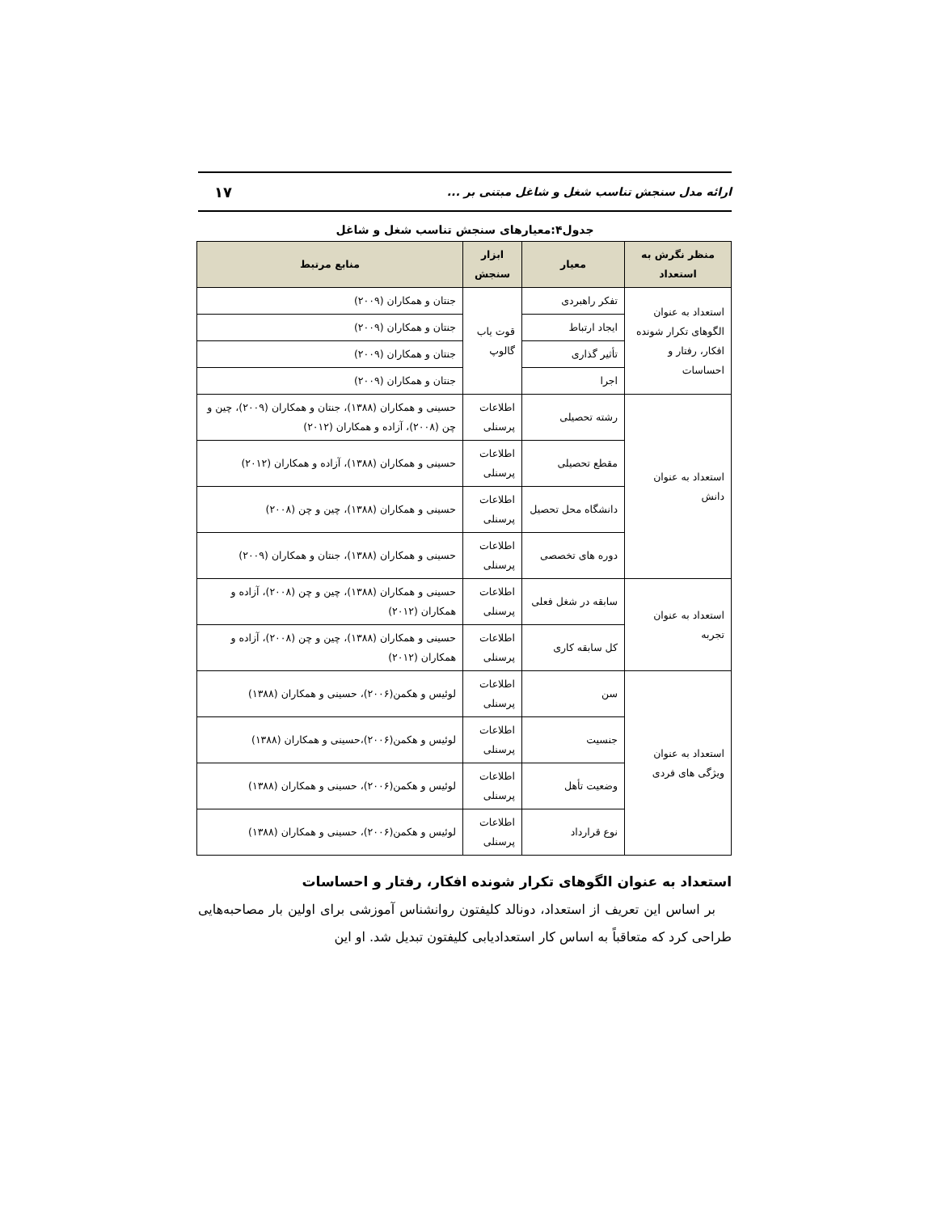ارائه مدل سنجش تناسب شغل و شاغل مبتنی بر ... ۱۷
جدول۴:معیارهای سنجش تناسب شغل و شاغل
| منظر نگرش به استعداد | معیار | ابزار سنجش | منابع مرتبط |
| --- | --- | --- | --- |
| استعداد به عنوان الگوهای تکرار شونده افکار، رفتار و احساسات | تفکر راهبردی | قوت یاب گالوپ | جنتان و همکاران (۲۰۰۹) |
| | ایجاد ارتباط | | جنتان و همکاران (۲۰۰۹) |
| | تأثیر گذاری | | جنتان و همکاران (۲۰۰۹) |
| | اجرا | | جنتان و همکاران (۲۰۰۹) |
| استعداد به عنوان دانش | رشته تحصیلی | اطلاعات پرسنلی | حسینی و همکاران (۱۳۸۸)، جنتان و همکاران (۲۰۰۹)، چین و چن (۲۰۰۸)، آزاده و همکاران (۲۰۱۲) |
| | مقطع تحصیلی | اطلاعات پرسنلی | حسینی و همکاران (۱۳۸۸)، آزاده و همکاران (۲۰۱۲) |
| | دانشگاه محل تحصیل | اطلاعات پرسنلی | حسینی و همکاران (۱۳۸۸)، چین و چن (۲۰۰۸) |
| | دوره های تخصصی | اطلاعات پرسنلی | حسینی و همکاران (۱۳۸۸)، جنتان و همکاران (۲۰۰۹) |
| استعداد به عنوان تجربه | سابقه در شغل فعلی | اطلاعات پرسنلی | حسینی و همکاران (۱۳۸۸)، چین و چن (۲۰۰۸)، آزاده و همکاران (۲۰۱۲) |
| | کل سابقه کاری | اطلاعات پرسنلی | حسینی و همکاران (۱۳۸۸)، چین و چن (۲۰۰۸)، آزاده و همکاران (۲۰۱۲) |
| استعداد به عنوان ویژگی های فردی | سن | اطلاعات پرسنلی | لوئیس و هکمن(۲۰۰۶)، حسینی و همکاران (۱۳۸۸) |
| | جنسیت | اطلاعات پرسنلی | لوئیس و هکمن(۲۰۰۶)،حسینی و همکاران (۱۳۸۸) |
| | وضعیت تأهل | اطلاعات پرسنلی | لوئیس و هکمن(۲۰۰۶)، حسینی و همکاران (۱۳۸۸) |
| | نوع قرارداد | اطلاعات پرسنلی | لوئیس و هکمن(۲۰۰۶)، حسینی و همکاران (۱۳۸۸) |
استعداد به عنوان الگوهای تکرار شونده افکار، رفتار و احساسات
بر اساس این تعریف از استعداد، دونالد کلیفتون روانشناس آموزشی برای اولین بار مصاحبه‌هایی طراحی کرد که متعاقباً به اساس کار استعدادیابی کلیفتون تبدیل شد. او این